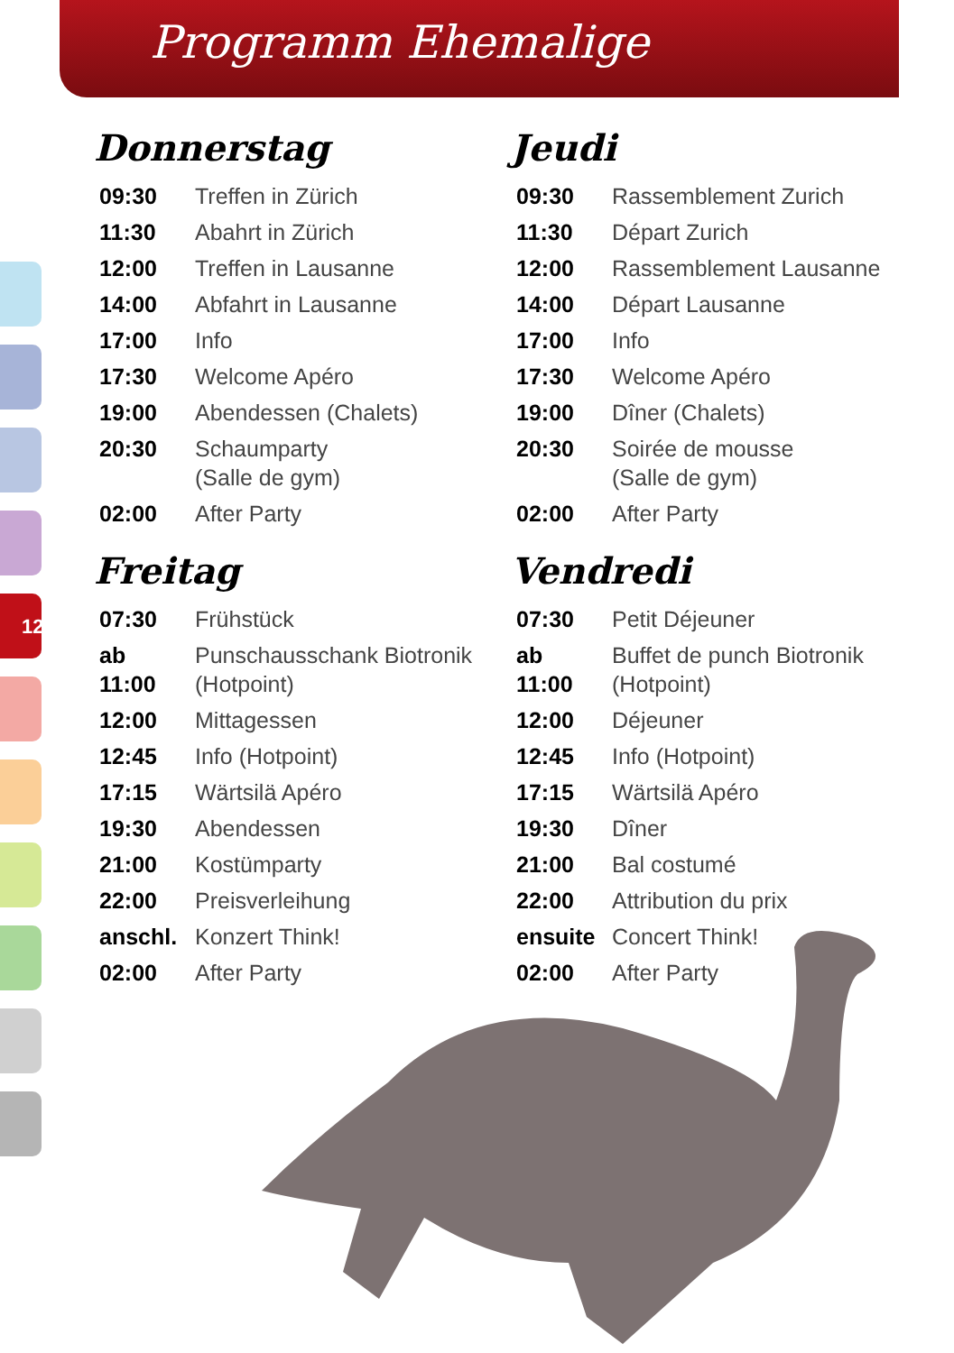Programm Ehemalige
12
Donnerstag
| 09:30 | Treffen in Zürich |
| 11:30 | Abahrt in Zürich |
| 12:00 | Treffen in Lausanne |
| 14:00 | Abfahrt in Lausanne |
| 17:00 | Info |
| 17:30 | Welcome Apéro |
| 19:00 | Abendessen (Chalets) |
| 20:30 | Schaumparty (Salle de gym) |
| 02:00 | After Party |
Freitag
| 07:30 | Frühstück |
| ab 11:00 | Punschausschank Biotronik (Hotpoint) |
| 12:00 | Mittagessen |
| 12:45 | Info (Hotpoint) |
| 17:15 | Wärtsilä Apéro |
| 19:30 | Abendessen |
| 21:00 | Kostümparty |
| 22:00 | Preisverleihung |
| anschl. | Konzert Think! |
| 02:00 | After Party |
Jeudi
| 09:30 | Rassemblement Zurich |
| 11:30 | Départ Zurich |
| 12:00 | Rassemblement Lausanne |
| 14:00 | Départ Lausanne |
| 17:00 | Info |
| 17:30 | Welcome Apéro |
| 19:00 | Dîner (Chalets) |
| 20:30 | Soirée de mousse (Salle de gym) |
| 02:00 | After Party |
Vendredi
| 07:30 | Petit Déjeuner |
| ab 11:00 | Buffet de punch Biotronik (Hotpoint) |
| 12:00 | Déjeuner |
| 12:45 | Info (Hotpoint) |
| 17:15 | Wärtsilä Apéro |
| 19:30 | Dîner |
| 21:00 | Bal costumé |
| 22:00 | Attribution du prix |
| ensuite | Concert Think! |
| 02:00 | After Party |